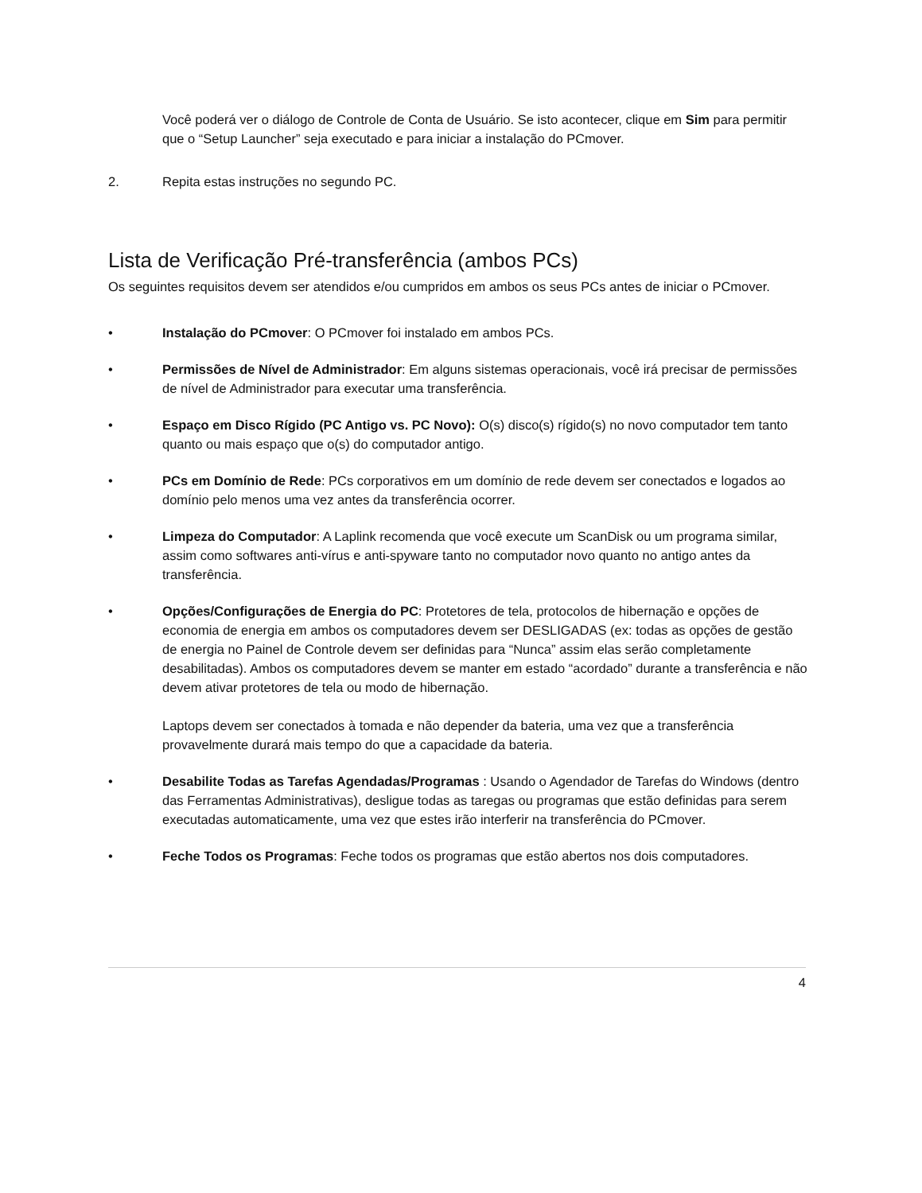Você poderá ver o diálogo de Controle de Conta de Usuário. Se isto acontecer, clique em Sim para permitir que o “Setup Launcher” seja executado e para iniciar a instalação do PCmover.
2. Repita estas instruções no segundo PC.
Lista de Verificação Pré-transferência (ambos PCs)
Os seguintes requisitos devem ser atendidos e/ou cumpridos em ambos os seus PCs antes de iniciar o PCmover.
• Instalação do PCmover: O PCmover foi instalado em ambos PCs.
• Permissões de Nível de Administrador: Em alguns sistemas operacionais, você irá precisar de permissões de nível de Administrador para executar uma transferência.
• Espaço em Disco Rígido (PC Antigo vs. PC Novo): O(s) disco(s) rígido(s) no novo computador tem tanto quanto ou mais espaço que o(s) do computador antigo.
• PCs em Domínio de Rede: PCs corporativos em um domínio de rede devem ser conectados e logados ao domínio pelo menos uma vez antes da transferência ocorrer.
• Limpeza do Computador: A Laplink recomenda que você execute um ScanDisk ou um programa similar, assim como softwares anti-vírus e anti-spyware tanto no computador novo quanto no antigo antes da transferência.
• Opções/Configurações de Energia do PC: Protetores de tela, protocolos de hibernação e opções de economia de energia em ambos os computadores devem ser DESLIGADAS (ex: todas as opções de gestão de energia no Painel de Controle devem ser definidas para “Nunca” assim elas serão completamente desabilitadas). Ambos os computadores devem se manter em estado “acordado” durante a transferência e não devem ativar protetores de tela ou modo de hibernação.
Laptops devem ser conectados à tomada e não depender da bateria, uma vez que a transferência provavelmente durará mais tempo do que a capacidade da bateria.
• Desabilite Todas as Tarefas Agendadas/Programas : Usando o Agendador de Tarefas do Windows (dentro das Ferramentas Administrativas), desligue todas as taregas ou programas que estão definidas para serem executadas automaticamente, uma vez que estes irão interferir na transferência do PCmover.
• Feche Todos os Programas: Feche todos os programas que estão abertos nos dois computadores.
4